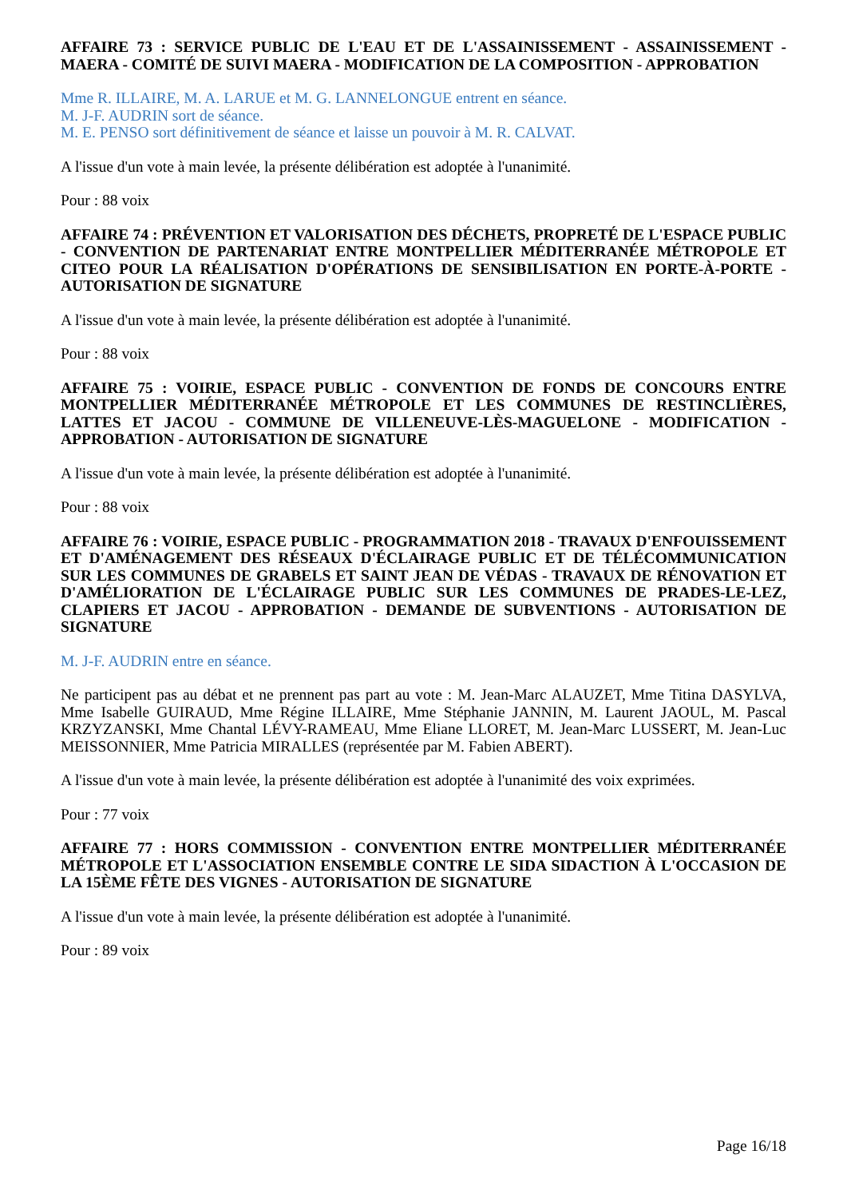AFFAIRE 73 : SERVICE PUBLIC DE L'EAU ET DE L'ASSAINISSEMENT - ASSAINISSEMENT - MAERA - COMITÉ DE SUIVI MAERA - MODIFICATION DE LA COMPOSITION - APPROBATION
Mme R. ILLAIRE, M. A. LARUE et M. G. LANNELONGUE entrent en séance.
M. J-F. AUDRIN sort de séance.
M. E. PENSO sort définitivement de séance et laisse un pouvoir à M. R. CALVAT.
A l'issue d'un vote à main levée, la présente délibération est adoptée à l'unanimité.
Pour : 88 voix
AFFAIRE 74 : PRÉVENTION ET VALORISATION DES DÉCHETS, PROPRETÉ DE L'ESPACE PUBLIC - CONVENTION DE PARTENARIAT ENTRE MONTPELLIER MÉDITERRANÉE MÉTROPOLE ET CITEO POUR LA RÉALISATION D'OPÉRATIONS DE SENSIBILISATION EN PORTE-À-PORTE - AUTORISATION DE SIGNATURE
A l'issue d'un vote à main levée, la présente délibération est adoptée à l'unanimité.
Pour : 88 voix
AFFAIRE 75 : VOIRIE, ESPACE PUBLIC - CONVENTION DE FONDS DE CONCOURS ENTRE MONTPELLIER MÉDITERRANÉE MÉTROPOLE ET LES COMMUNES DE RESTINCLIÈRES, LATTES ET JACOU - COMMUNE DE VILLENEUVE-LÈS-MAGUELONE - MODIFICATION - APPROBATION - AUTORISATION DE SIGNATURE
A l'issue d'un vote à main levée, la présente délibération est adoptée à l'unanimité.
Pour : 88 voix
AFFAIRE 76 : VOIRIE, ESPACE PUBLIC - PROGRAMMATION 2018 - TRAVAUX D'ENFOUISSEMENT ET D'AMÉNAGEMENT DES RÉSEAUX D'ÉCLAIRAGE PUBLIC ET DE TÉLÉCOMMUNICATION SUR LES COMMUNES DE GRABELS ET SAINT JEAN DE VÉDAS - TRAVAUX DE RÉNOVATION ET D'AMÉLIORATION DE L'ÉCLAIRAGE PUBLIC SUR LES COMMUNES DE PRADES-LE-LEZ, CLAPIERS ET JACOU - APPROBATION - DEMANDE DE SUBVENTIONS - AUTORISATION DE SIGNATURE
M. J-F. AUDRIN entre en séance.
Ne participent pas au débat et ne prennent pas part au vote : M. Jean-Marc ALAUZET, Mme Titina DASYLVA, Mme Isabelle GUIRAUD, Mme Régine ILLAIRE, Mme Stéphanie JANNIN, M. Laurent JAOUL, M. Pascal KRZYZANSKI, Mme Chantal LÉVY-RAMEAU, Mme Eliane LLORET, M. Jean-Marc LUSSERT, M. Jean-Luc MEISSONNIER, Mme Patricia MIRALLES (représentée par M. Fabien ABERT).
A l'issue d'un vote à main levée, la présente délibération est adoptée à l'unanimité des voix exprimées.
Pour : 77 voix
AFFAIRE 77 : HORS COMMISSION - CONVENTION ENTRE MONTPELLIER MÉDITERRANÉE MÉTROPOLE ET L'ASSOCIATION ENSEMBLE CONTRE LE SIDA SIDACTION À L'OCCASION DE LA 15ÈME FÊTE DES VIGNES - AUTORISATION DE SIGNATURE
A l'issue d'un vote à main levée, la présente délibération est adoptée à l'unanimité.
Pour : 89 voix
Page 16/18